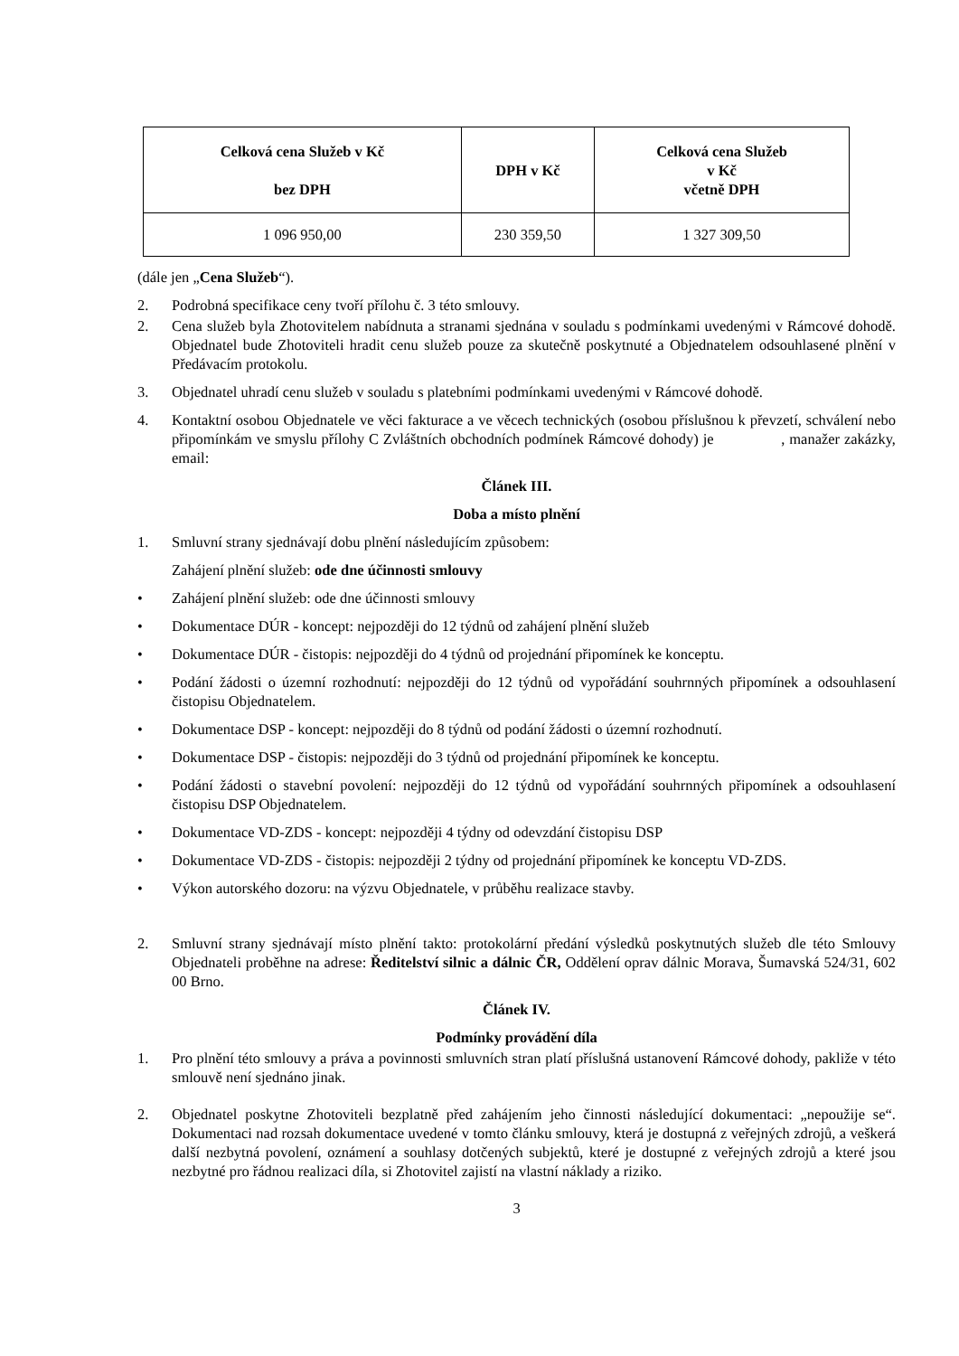| Celková cena Služeb v Kč bez DPH | DPH v Kč | Celková cena Služeb v Kč včetně DPH |
| --- | --- | --- |
| 1 096 950,00 | 230 359,50 | 1 327 309,50 |
(dále jen „Cena Služeb“).
2. Podrobná specifikace ceny tvoří přílohu č. 3 této smlouvy.
2. Cena služeb byla Zhotovitelem nabídnuta a stranami sjednána v souladu s podmínkami uvedenými v Rámcové dohodě. Objednatel bude Zhotoviteli hradit cenu služeb pouze za skutečně poskytnuté a Objednatelem odsouhlasené plnění v Předávacím protokolu.
3. Objednatel uhradí cenu služeb v souladu s platebními podmínkami uvedenými v Rámcové dohodě.
4. Kontaktní osobou Objednatele ve věci fakturace a ve věcech technických (osobou příslušnou k převzetí, schválení nebo připomínkám ve smyslu přílohy C Zvláštních obchodních podmínek Rámcové dohody) je , manažer zakázky, email:
Článek III.
Doba a místo plnění
1. Smluvní strany sjednávají dobu plnění následujícím způsobem:
Zahájení plnění služeb: ode dne účinnosti smlouvy
• Zahájení plnění služeb: ode dne účinnosti smlouvy
• Dokumentace DÚR - koncept: nejpozději do 12 týdnů od zahájení plnění služeb
• Dokumentace DÚR - čistopis: nejpozději do 4 týdnů od projednání připomínek ke konceptu.
• Podání žádosti o územní rozhodnutí: nejpozději do 12 týdnů od vypořádání souhrnných připomínek a odsouhlasení čistopisu Objednatelem.
• Dokumentace DSP - koncept: nejpozději do 8 týdnů od podání žádosti o územní rozhodnutí.
• Dokumentace DSP - čistopis: nejpozději do 3 týdnů od projednání připomínek ke konceptu.
• Podání žádosti o stavební povolení: nejpozději do 12 týdnů od vypořádání souhrnných připomínek a odsouhlasení čistopisu DSP Objednatelem.
• Dokumentace VD-ZDS - koncept: nejpozději 4 týdny od odevzdání čistopisu DSP
• Dokumentace VD-ZDS - čistopis: nejpozději 2 týdny od projednání připomínek ke konceptu VD-ZDS.
• Výkon autorského dozoru: na výzvu Objednatele, v průběhu realizace stavby.
2. Smluvní strany sjednávají místo plnění takto: protokolární předání výsledků poskytnutých služeb dle této Smlouvy Objednateli proběhne na adrese: Ředitelství silnic a dálnic ČR, Oddělení oprav dálnic Morava, Šumavská 524/31, 602 00 Brno.
Článek IV.
Podmínky provádění díla
1. Pro plnění této smlouvy a práva a povinnosti smluvních stran platí příslušná ustanovení Rámcové dohody, pakliže v této smlouvě není sjednáno jinak.
2. Objednatel poskytne Zhotoviteli bezplatně před zahájením jeho činnosti následující dokumentaci: „nepoužije se“. Dokumentaci nad rozsah dokumentace uvedené v tomto článku smlouvy, která je dostupná z veřejných zdrojů, a veškerá další nezbytná povolení, oznámení a souhlasy dotčených subjektů, které je dostupné z veřejných zdrojů a které jsou nezbytné pro řádnou realizaci díla, si Zhotovitel zajistí na vlastní náklady a riziko.
3